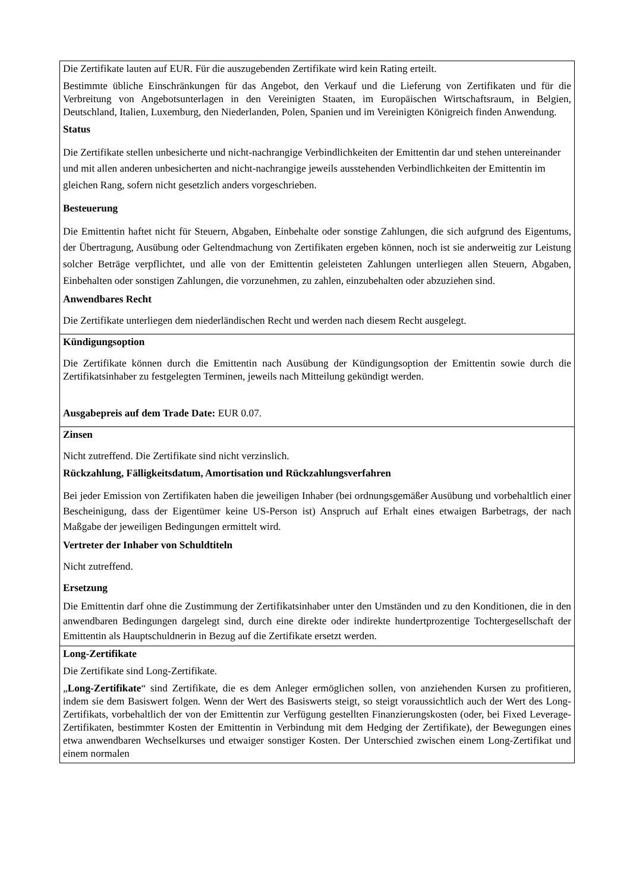| Die Zertifikate lauten auf EUR. Für die auszugebenden Zertifikate wird kein Rating erteilt. Bestimmte übliche Einschränkungen für das Angebot, den Verkauf und die Lieferung von Zertifikaten und für die Verbreitung von Angebotsunterlagen in den Vereinigten Staaten, im Europäischen Wirtschaftsraum, in Belgien, Deutschland, Italien, Luxemburg, den Niederlanden, Polen, Spanien und im Vereinigten Königreich finden Anwendung. Status Die Zertifikate stellen unbesicherte und nicht-nachrangige Verbindlichkeiten der Emittentin dar und stehen untereinander und mit allen anderen unbesicherten and nicht-nachrangige jeweils ausstehenden Verbindlichkeiten der Emittentin im gleichen Rang, sofern nicht gesetzlich anders vorgeschrieben. Besteuerung Die Emittentin haftet nicht für Steuern, Abgaben, Einbehalte oder sonstige Zahlungen, die sich aufgrund des Eigentums, der Übertragung, Ausübung oder Geltendmachung von Zertifikaten ergeben können, noch ist sie anderweitig zur Leistung solcher Beträge verpflichtet, und alle von der Emittentin geleisteten Zahlungen unterliegen allen Steuern, Abgaben, Einbehalten oder sonstigen Zahlungen, die vorzunehmen, zu zahlen, einzubehalten oder abzuziehen sind. Anwendbares Recht Die Zertifikate unterliegen dem niederländischen Recht und werden nach diesem Recht ausgelegt. |
| Kündigungsoption Die Zertifikate können durch die Emittentin nach Ausübung der Kündigungsoption der Emittentin sowie durch die Zertifikatsinhaber zu festgelegten Terminen, jeweils nach Mitteilung gekündigt werden. Ausgabepreis auf dem Trade Date: EUR 0.07. |
| Zinsen Nicht zutreffend. Die Zertifikate sind nicht verzinslich. Rückzahlung, Fälligkeitsdatum, Amortisation und Rückzahlungsverfahren Bei jeder Emission von Zertifikaten haben die jeweiligen Inhaber (bei ordnungsgemäßer Ausübung und vorbehaltlich einer Bescheinigung, dass der Eigentümer keine US-Person ist) Anspruch auf Erhalt eines etwaigen Barbetrags, der nach Maßgabe der jeweiligen Bedingungen ermittelt wird. Vertreter der Inhaber von Schuldtiteln Nicht zutreffend. Ersetzung Die Emittentin darf ohne die Zustimmung der Zertifikatsinhaber unter den Umständen und zu den Konditionen, die in den anwendbaren Bedingungen dargelegt sind, durch eine direkte oder indirekte hundertprozentige Tochtergesellschaft der Emittentin als Hauptschuldnerin in Bezug auf die Zertifikate ersetzt werden. |
| Long-Zertifikate Die Zertifikate sind Long-Zertifikate. „ Long-Zertifikate “ sind Zertifikate, die es dem Anleger ermöglichen sollen, von anziehenden Kursen zu profitieren, indem sie dem Basiswert folgen. Wenn der Wert des Basiswerts steigt, so steigt voraussichtlich auch der Wert des Long-Zertifikats, vorbehaltlich der von der Emittentin zur Verfügung gestellten Finanzierungskosten (oder, bei Fixed Leverage-Zertifikaten, bestimmter Kosten der Emittentin in Verbindung mit dem Hedging der Zertifikate), der Bewegungen eines etwa anwendbaren Wechselkurses und etwaiger sonstiger Kosten. Der Unterschied zwischen einem Long-Zertifikat und einem normalen |